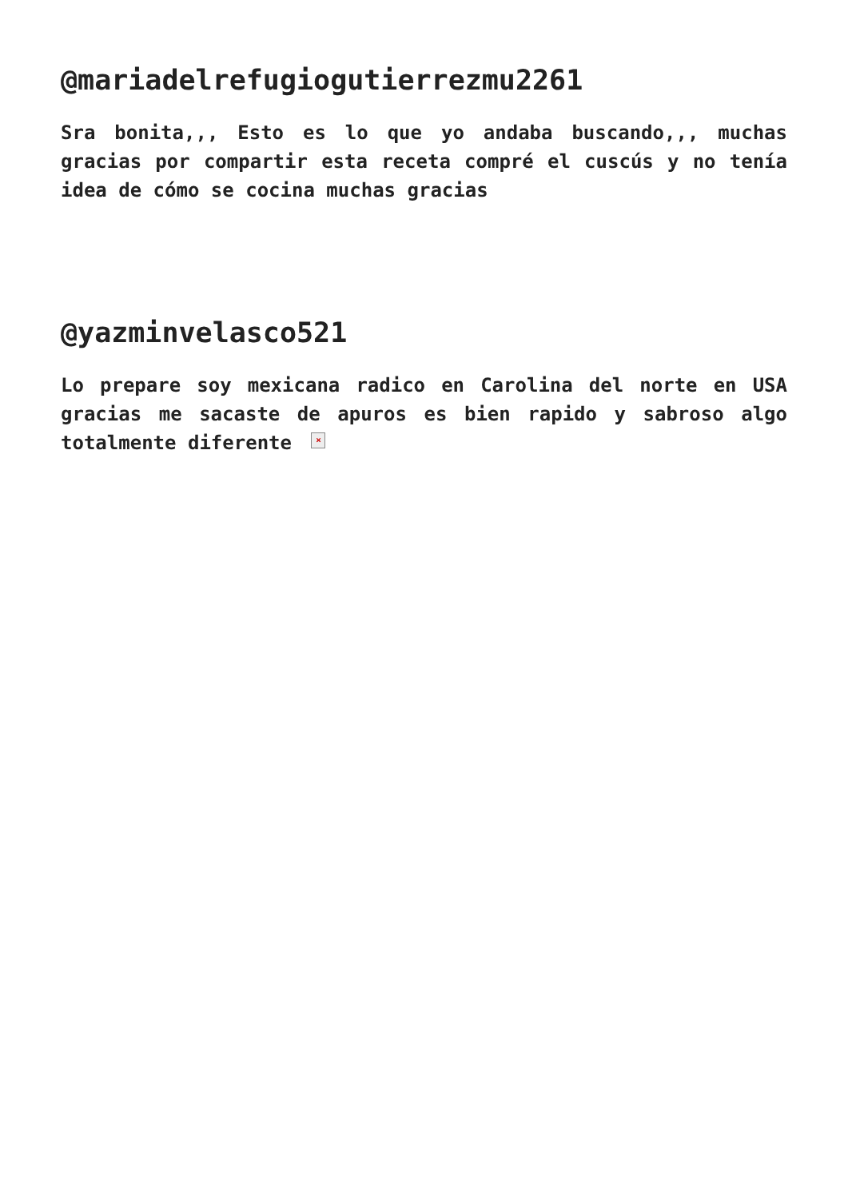@mariadelrefugiogutierrezmu2261
Sra bonita,,, Esto es lo que yo andaba buscando,,, muchas gracias por compartir esta receta compré el cuscús y no tenía idea de cómo se cocina muchas gracias
@yazminvelasco521
Lo prepare soy mexicana radico en Carolina del norte en USA gracias me sacaste de apuros es bien rapido y sabroso algo totalmente diferente ×